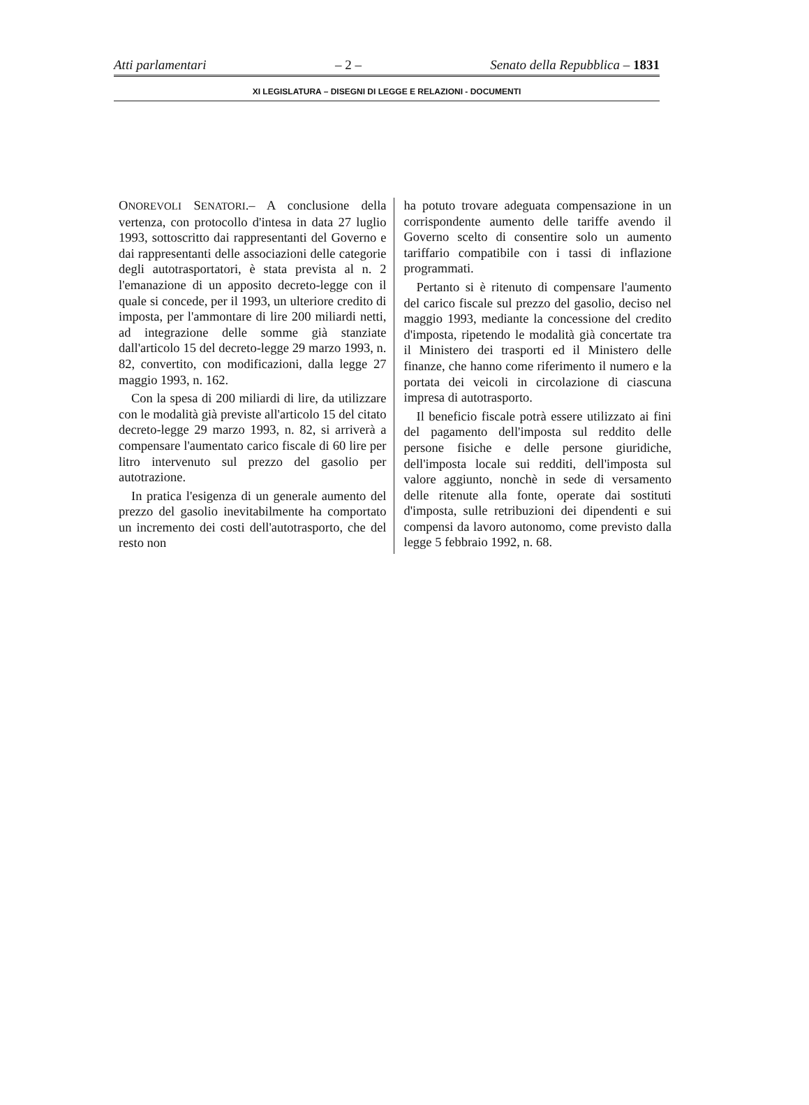Atti parlamentari – 2 – Senato della Repubblica – 1831
XI LEGISLATURA – DISEGNI DI LEGGE E RELAZIONI - DOCUMENTI
ONOREVOLI SENATORI.– A conclusione della vertenza, con protocollo d'intesa in data 27 luglio 1993, sottoscritto dai rappresentanti del Governo e dai rappresentanti delle associazioni delle categorie degli autotrasportatori, è stata prevista al n. 2 l'emanazione di un apposito decreto-legge con il quale si concede, per il 1993, un ulteriore credito di imposta, per l'ammontare di lire 200 miliardi netti, ad integrazione delle somme già stanziate dall'articolo 15 del decreto-legge 29 marzo 1993, n. 82, convertito, con modificazioni, dalla legge 27 maggio 1993, n. 162.
Con la spesa di 200 miliardi di lire, da utilizzare con le modalità già previste all'articolo 15 del citato decreto-legge 29 marzo 1993, n. 82, si arriverà a compensare l'aumentato carico fiscale di 60 lire per litro intervenuto sul prezzo del gasolio per autotrazione.
In pratica l'esigenza di un generale aumento del prezzo del gasolio inevitabilmente ha comportato un incremento dei costi dell'autotrasporto, che del resto non
ha potuto trovare adeguata compensazione in un corrispondente aumento delle tariffe avendo il Governo scelto di consentire solo un aumento tariffario compatibile con i tassi di inflazione programmati.
Pertanto si è ritenuto di compensare l'aumento del carico fiscale sul prezzo del gasolio, deciso nel maggio 1993, mediante la concessione del credito d'imposta, ripetendo le modalità già concertate tra il Ministero dei trasporti ed il Ministero delle finanze, che hanno come riferimento il numero e la portata dei veicoli in circolazione di ciascuna impresa di autotrasporto.
Il beneficio fiscale potrà essere utilizzato ai fini del pagamento dell'imposta sul reddito delle persone fisiche e delle persone giuridiche, dell'imposta locale sui redditi, dell'imposta sul valore aggiunto, nonchè in sede di versamento delle ritenute alla fonte, operate dai sostituti d'imposta, sulle retribuzioni dei dipendenti e sui compensi da lavoro autonomo, come previsto dalla legge 5 febbraio 1992, n. 68.